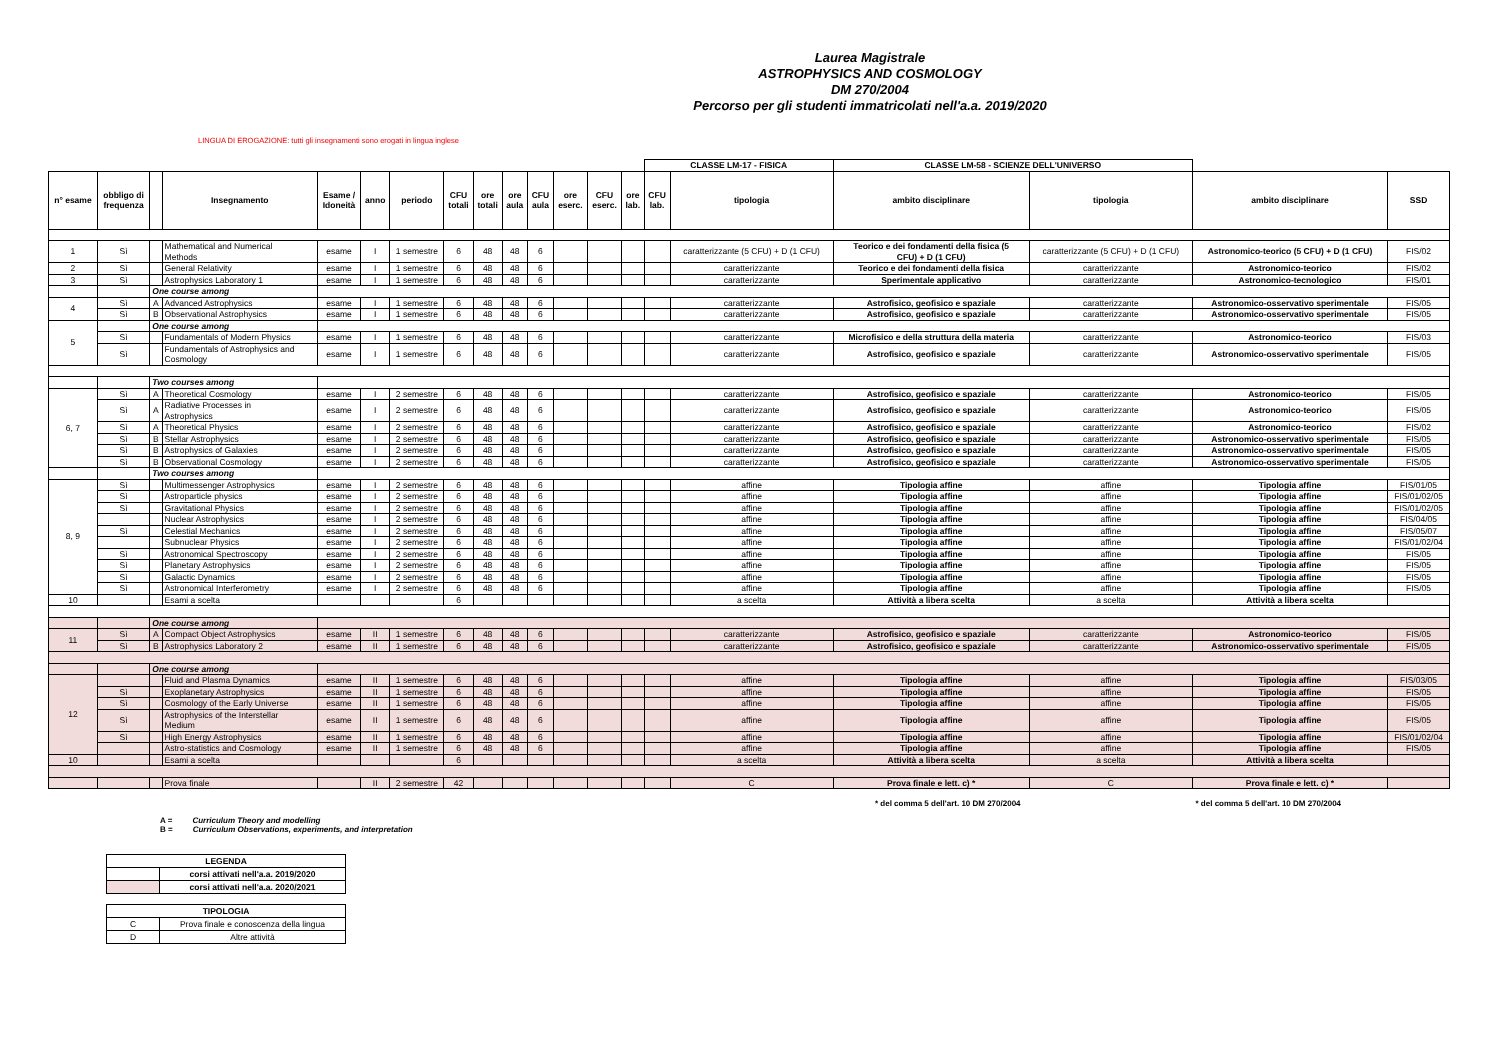Laurea Magistrale
ASTROPHYSICS AND COSMOLOGY
DM 270/2004
Percorso per gli studenti immatricolati nell'a.a. 2019/2020
LINGUA DI EROGAZIONE: tutti gli insegnamenti sono erogati in lingua inglese
| | | | | | | | | | | | | | | CLASSE LM-17 - FISICA | | CLASSE LM-58 - SCIENZE DELL'UNIVERSO | | | |
| n° esame | obbligo di frequenza | | Insegnamento | Esame / Idoneità | anno | periodo | CFU totali | ore totali | ore aula | CFU aula | ore eserc. | CFU eserc. | ore lab. | CFU lab. | tipologia | ambito disciplinare | tipologia | ambito disciplinare | SSD |
| 1 | Sì | | Mathematical and Numerical Methods | esame | I | 1 semestre | 6 | 48 | 48 | 6 | | | | | caratterizzante (5 CFU) + D (1 CFU) | Teorico e dei fondamenti della fisica (5 CFU) + D (1 CFU) | caratterizzante (5 CFU) + D (1 CFU) | Astronomico-teorico (5 CFU) + D (1 CFU) | FIS/02 |
| 2 | Sì | | General Relativity | esame | I | 1 semestre | 6 | 48 | 48 | 6 | | | | | caratterizzante | Teorico e dei fondamenti della fisica | caratterizzante | Astronomico-teorico | FIS/02 |
| 3 | Sì | | Astrophysics Laboratory 1 | esame | I | 1 semestre | 6 | 48 | 48 | 6 | | | | | caratterizzante | Sperimentale applicativo | caratterizzante | Astronomico-tecnologico | FIS/01 |
| | | One course among | | | | | | | | | | | | | | | | | |
| 4 | Sì | A | Advanced Astrophysics | esame | I | 1 semestre | 6 | 48 | 48 | 6 | | | | | caratterizzante | Astrofisico, geofisico e spaziale | caratterizzante | Astronomico-osservativo sperimentale | FIS/05 |
| | Sì | B | Observational Astrophysics | esame | I | 1 semestre | 6 | 48 | 48 | 6 | | | | | caratterizzante | Astrofisico, geofisico e spaziale | caratterizzante | Astronomico-osservativo sperimentale | FIS/05 |
| 5 | | One course among | | | | | | | | | | | | | | | | | |
| | Sì | | Fundamentals of Modern Physics | esame | I | 1 semestre | 6 | 48 | 48 | 6 | | | | | caratterizzante | Microfisico e della struttura della materia | caratterizzante | Astronomico-teorico | FIS/03 |
| | Sì | | Fundamentals of Astrophysics and Cosmology | esame | I | 1 semestre | 6 | 48 | 48 | 6 | | | | | caratterizzante | Astrofisico, geofisico e spaziale | caratterizzante | Astronomico-osservativo sperimentale | FIS/05 |
| | | Two courses among | | | | | | | | | | | | | | | | | |
| 6, 7 | Sì | A | Theoretical Cosmology | esame | I | 2 semestre | 6 | 48 | 48 | 6 | | | | | caratterizzante | Astrofisico, geofisico e spaziale | caratterizzante | Astronomico-teorico | FIS/05 |
| | Sì | A | Radiative Processes in Astrophysics | esame | I | 2 semestre | 6 | 48 | 48 | 6 | | | | | caratterizzante | Astrofisico, geofisico e spaziale | caratterizzante | Astronomico-teorico | FIS/05 |
| | Sì | A | Theoretical Physics | esame | I | 2 semestre | 6 | 48 | 48 | 6 | | | | | caratterizzante | Astrofisico, geofisico e spaziale | caratterizzante | Astronomico-teorico | FIS/02 |
| | Sì | B | Stellar Astrophysics | esame | I | 2 semestre | 6 | 48 | 48 | 6 | | | | | caratterizzante | Astrofisico, geofisico e spaziale | caratterizzante | Astronomico-osservativo sperimentale | FIS/05 |
| | Sì | B | Astrophysics of Galaxies | esame | I | 2 semestre | 6 | 48 | 48 | 6 | | | | | caratterizzante | Astrofisico, geofisico e spaziale | caratterizzante | Astronomico-osservativo sperimentale | FIS/05 |
| | Sì | B | Observational Cosmology | esame | I | 2 semestre | 6 | 48 | 48 | 6 | | | | | caratterizzante | Astrofisico, geofisico e spaziale | caratterizzante | Astronomico-osservativo sperimentale | FIS/05 |
| | | Two courses among | | | | | | | | | | | | | | | | | |
| 8, 9 | Sì | | Multimessenger Astrophysics | esame | I | 2 semestre | 6 | 48 | 48 | 6 | | | | | affine | Tipologia affine | affine | Tipologia affine | FIS/01/05 |
| | Sì | | Astroparticle physics | esame | I | 2 semestre | 6 | 48 | 48 | 6 | | | | | affine | Tipologia affine | affine | Tipologia affine | FIS/01/02/05 |
| | Sì | | Gravitational Physics | esame | I | 2 semestre | 6 | 48 | 48 | 6 | | | | | affine | Tipologia affine | affine | Tipologia affine | FIS/01/02/05 |
| | | | Nuclear Astrophysics | esame | I | 2 semestre | 6 | 48 | 48 | 6 | | | | | affine | Tipologia affine | affine | Tipologia affine | FIS/04/05 |
| | Sì | | Celestial Mechanics | esame | I | 2 semestre | 6 | 48 | 48 | 6 | | | | | affine | Tipologia affine | affine | Tipologia affine | FIS/05/07 |
| | | | Subnuclear Physics | esame | I | 2 semestre | 6 | 48 | 48 | 6 | | | | | affine | Tipologia affine | affine | Tipologia affine | FIS/01/02/04 |
| | Sì | | Astronomical Spectroscopy | esame | I | 2 semestre | 6 | 48 | 48 | 6 | | | | | affine | Tipologia affine | affine | Tipologia affine | FIS/05 |
| | Sì | | Planetary Astrophysics | esame | I | 2 semestre | 6 | 48 | 48 | 6 | | | | | affine | Tipologia affine | affine | Tipologia affine | FIS/05 |
| | Sì | | Galactic Dynamics | esame | I | 2 semestre | 6 | 48 | 48 | 6 | | | | | affine | Tipologia affine | affine | Tipologia affine | FIS/05 |
| | Sì | | Astronomical Interferometry | esame | I | 2 semestre | 6 | 48 | 48 | 6 | | | | | affine | Tipologia affine | affine | Tipologia affine | FIS/05 |
| 10 | | | Esami a scelta | | | | 6 | | | | | | | | a scelta | Attività a libera scelta | a scelta | Attività a libera scelta | |
| | | One course among | | | | | | | | | | | | | | | | | |
| 11 | Sì | A | Compact Object Astrophysics | esame | II | 1 semestre | 6 | 48 | 48 | 6 | | | | | caratterizzante | Astrofisico, geofisico e spaziale | caratterizzante | Astronomico-teorico | FIS/05 |
| | Sì | B | Astrophysics Laboratory 2 | esame | II | 1 semestre | 6 | 48 | 48 | 6 | | | | | caratterizzante | Astrofisico, geofisico e spaziale | caratterizzante | Astronomico-osservativo sperimentale | FIS/05 |
| | | One course among | | | | | | | | | | | | | | | | | |
| 12 | | | Fluid and Plasma Dynamics | esame | II | 1 semestre | 6 | 48 | 48 | 6 | | | | | affine | Tipologia affine | affine | Tipologia affine | FIS/03/05 |
| | Sì | | Exoplanetary Astrophysics | esame | II | 1 semestre | 6 | 48 | 48 | 6 | | | | | affine | Tipologia affine | affine | Tipologia affine | FIS/05 |
| | Sì | | Cosmology of the Early Universe | esame | II | 1 semestre | 6 | 48 | 48 | 6 | | | | | affine | Tipologia affine | affine | Tipologia affine | FIS/05 |
| | Sì | | Astrophysics of the Interstellar Medium | esame | II | 1 semestre | 6 | 48 | 48 | 6 | | | | | affine | Tipologia affine | affine | Tipologia affine | FIS/05 |
| | Sì | | High Energy Astrophysics | esame | II | 1 semestre | 6 | 48 | 48 | 6 | | | | | affine | Tipologia affine | affine | Tipologia affine | FIS/01/02/04 |
| | | | Astro-statistics and Cosmology | esame | II | 1 semestre | 6 | 48 | 48 | 6 | | | | | affine | Tipologia affine | affine | Tipologia affine | FIS/05 |
| 10 | | | Esami a scelta | | | | 6 | | | | | | | | a scelta | Attività a libera scelta | a scelta | Attività a libera scelta | |
| | | | Prova finale | | II | 2 semestre | 42 | | | | | | | | C | Prova finale e lett. c) * | C | Prova finale e lett. c) * | |
* del comma 5 dell'art. 10 DM 270/2004 * del comma 5 dell'art. 10 DM 270/2004
A = Curriculum Theory and modelling
B = Curriculum Observations, experiments, and interpretation
| LEGENDA | |
| | corsi attivati nell'a.a. 2019/2020 |
| | corsi attivati nell'a.a. 2020/2021 |
| TIPOLOGIA | |
| C | Prova finale e conoscenza della lingua |
| D | Altre attività |